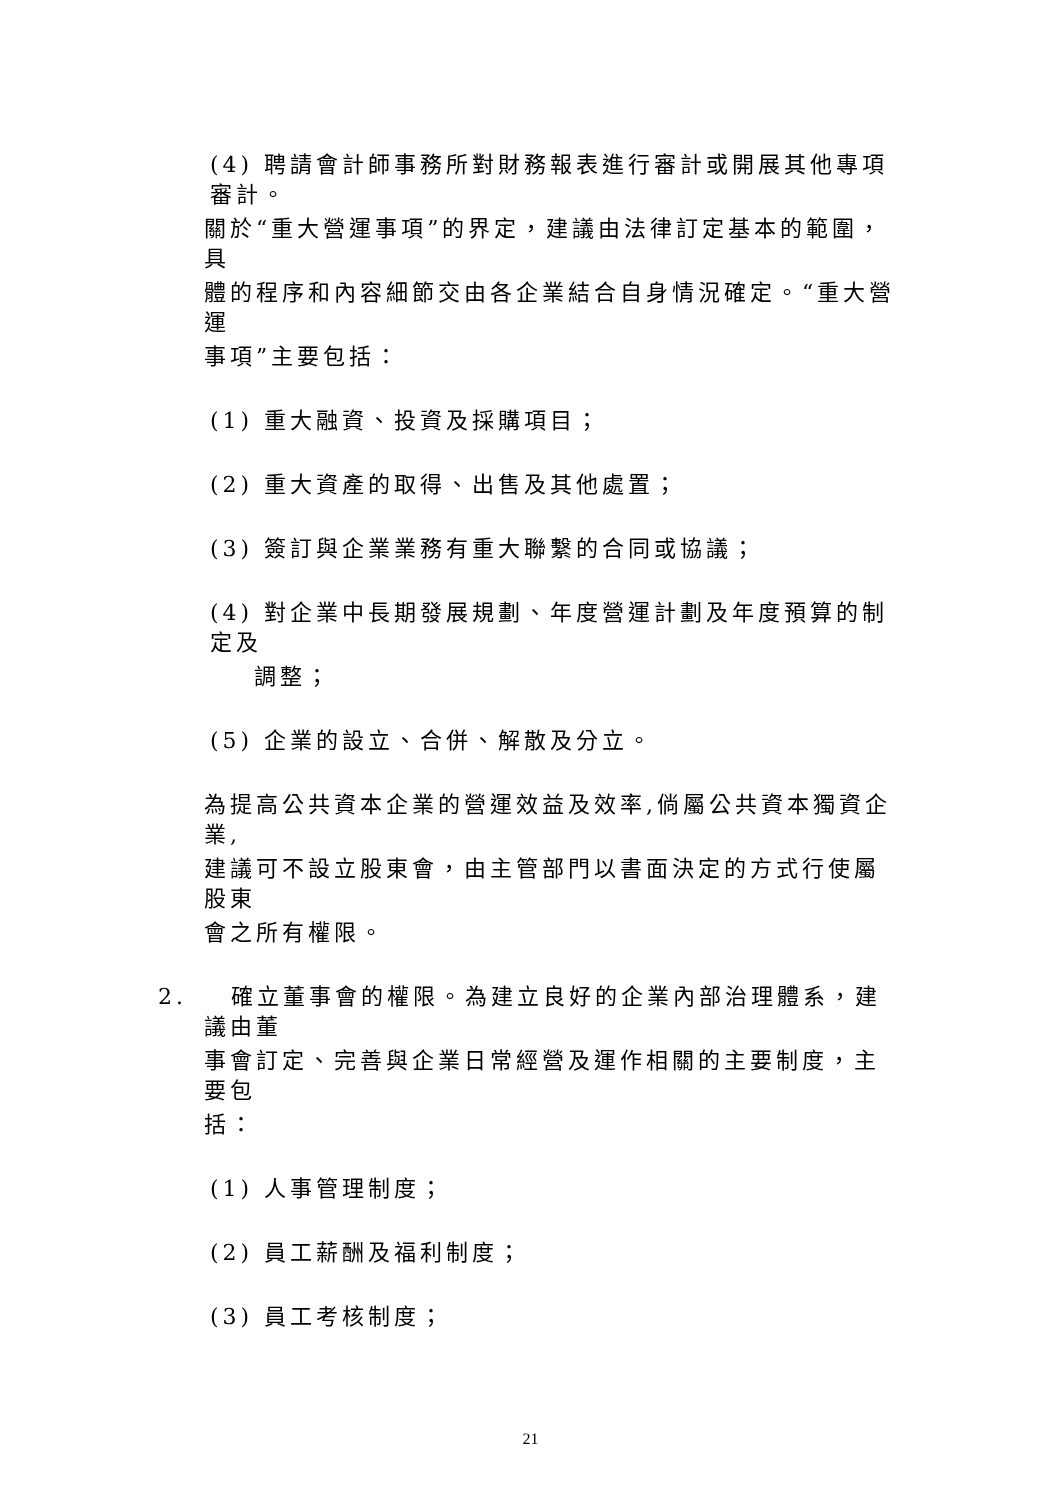(4) 聘請會計師事務所對財務報表進行審計或開展其他專項審計。
關於“重大營運事項”的界定，建議由法律訂定基本的範圍，具
體的程序和內容細節交由各企業結合自身情況確定。“重大營運
事項”主要包括：
(1) 重大融資、投資及採購項目；
(2) 重大資產的取得、出售及其他處置；
(3) 簽訂與企業業務有重大聯繫的合同或協議；
(4) 對企業中長期發展規劃、年度營運計劃及年度預算的制定及
調整；
(5) 企業的設立、合併、解散及分立。
為提高公共資本企業的營運效益及效率,倘屬公共資本獨資企業,
建議可不設立股東會，由主管部門以書面決定的方式行使屬股東
會之所有權限。
2. 確立董事會的權限。為建立良好的企業內部治理體系，建議由董
事會訂定、完善與企業日常經營及運作相關的主要制度，主要包
括：
(1) 人事管理制度；
(2) 員工薪酬及福利制度；
(3) 員工考核制度；
21